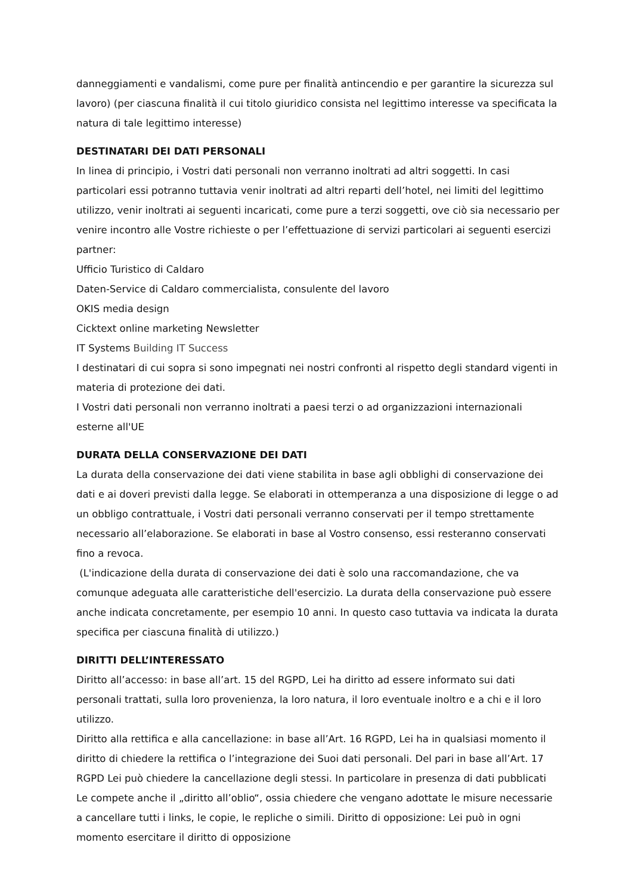danneggiamenti e vandalismi, come pure per finalità antincendio e per garantire la sicurezza sul lavoro) (per ciascuna finalità il cui titolo giuridico consista nel legittimo interesse va specificata la natura di tale legittimo interesse)
DESTINATARI DEI DATI PERSONALI
In linea di principio, i Vostri dati personali non verranno inoltrati ad altri soggetti. In casi particolari essi potranno tuttavia venir inoltrati ad altri reparti dell’hotel, nei limiti del legittimo utilizzo, venir inoltrati ai seguenti incaricati, come pure a terzi soggetti, ove ciò sia necessario per venire incontro alle Vostre richieste o per l’effettuazione di servizi particolari ai seguenti esercizi partner:
Ufficio Turistico di Caldaro
Daten-Service di Caldaro commercialista, consulente del lavoro
OKIS media design
Cicktext online marketing Newsletter
IT Systems Building IT Success
I destinatari di cui sopra si sono impegnati nei nostri confronti al rispetto degli standard vigenti in materia di protezione dei dati.
I Vostri dati personali non verranno inoltrati a paesi terzi o ad organizzazioni internazionali esterne all'UE
DURATA DELLA CONSERVAZIONE DEI DATI
La durata della conservazione dei dati viene stabilita in base agli obblighi di conservazione dei dati e ai doveri previsti dalla legge. Se elaborati in ottemperanza a una disposizione di legge o ad un obbligo contrattuale, i Vostri dati personali verranno conservati per il tempo strettamente necessario all’elaborazione. Se elaborati in base al Vostro consenso, essi resteranno conservati fino a revoca.
(L'indicazione della durata di conservazione dei dati è solo una raccomandazione, che va comunque adeguata alle caratteristiche dell'esercizio. La durata della conservazione può essere anche indicata concretamente, per esempio 10 anni. In questo caso tuttavia va indicata la durata specifica per ciascuna finalità di utilizzo.)
DIRITTI DELL’INTERESSATO
Diritto all’accesso: in base all’art. 15 del RGPD, Lei ha diritto ad essere informato sui dati personali trattati, sulla loro provenienza, la loro natura, il loro eventuale inoltro e a chi e il loro utilizzo.
Diritto alla rettifica e alla cancellazione: in base all’Art. 16 RGPD, Lei ha in qualsiasi momento il diritto di chiedere la rettifica o l’integrazione dei Suoi dati personali. Del pari in base all’Art. 17 RGPD Lei può chiedere la cancellazione degli stessi. In particolare in presenza di dati pubblicati Le compete anche il „diritto all’oblio“, ossia chiedere che vengano adottate le misure necessarie a cancellare tutti i links, le copie, le repliche o simili. Diritto di opposizione: Lei può in ogni momento esercitare il diritto di opposizione